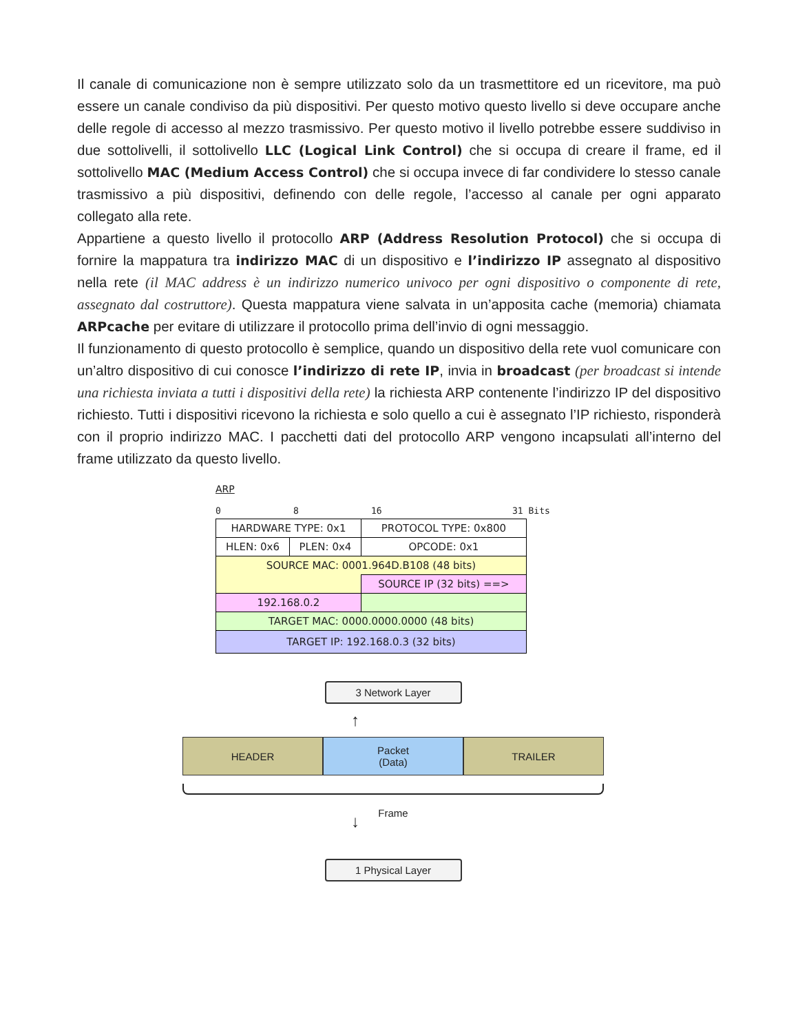Il canale di comunicazione non è sempre utilizzato solo da un trasmettitore ed un ricevitore, ma può essere un canale condiviso da più dispositivi. Per questo motivo questo livello si deve occupare anche delle regole di accesso al mezzo trasmissivo. Per questo motivo il livello potrebbe essere suddiviso in due sottolivelli, il sottolivello LLC (Logical Link Control) che si occupa di creare il frame, ed il sottolivello MAC (Medium Access Control) che si occupa invece di far condividere lo stesso canale trasmissivo a più dispositivi, definendo con delle regole, l’accesso al canale per ogni apparato collegato alla rete.
Appartiene a questo livello il protocollo ARP (Address Resolution Protocol) che si occupa di fornire la mappatura tra indirizzo MAC di un dispositivo e l’indirizzo IP assegnato al dispositivo nella rete (il MAC address è un indirizzo numerico univoco per ogni dispositivo o componente di rete, assegnato dal costruttore). Questa mappatura viene salvata in un’apposita cache (memoria) chiamata ARPcache per evitare di utilizzare il protocollo prima dell’invio di ogni messaggio.
Il funzionamento di questo protocollo è semplice, quando un dispositivo della rete vuol comunicare con un’altro dispositivo di cui conosce l’indirizzo di rete IP, invia in broadcast (per broadcast si intende una richiesta inviata a tutti i dispositivi della rete) la richiesta ARP contenente l’indirizzo IP del dispositivo richiesto. Tutti i dispositivi ricevono la richiesta e solo quello a cui è assegnato l’IP richiesto, risponderà con il proprio indirizzo MAC. I pacchetti dati del protocollo ARP vengono incapsulati all’interno del frame utilizzato da questo livello.
ARP
0 8 16 31 Bits
| HARDWARE TYPE: 0x1 | | PROTOCOL TYPE: 0x800 |
| HLEN: 0x6 | PLEN: 0x4 | OPCODE: 0x1 |
| SOURCE MAC: 0001.964D.B108 (48 bits) | | |
| | | SOURCE IP (32 bits) ==> |
| 192.168.0.2 | | |
| TARGET MAC: 0000.0000.0000 (48 bits) | | |
| TARGET IP: 192.168.0.3 (32 bits) | | |
3 Network Layer
↑
HEADER Packet
(Data)
TRAILER
Frame
↓
1 Physical Layer